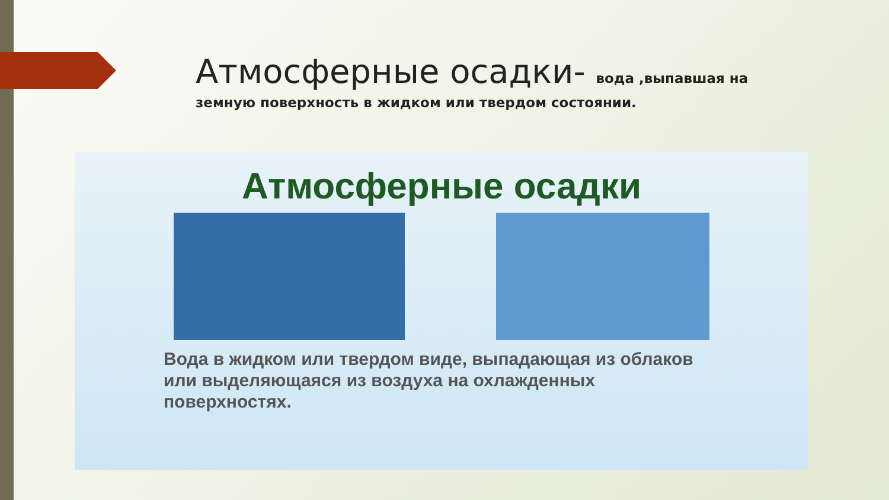Атмосферные осадки- вода ,выпавшая на земную поверхность в жидком или твердом состоянии.
Атмосферные осадки
Вода в жидком или твердом виде, выпадающая из облаков или выделяющаяся из воздуха на охлажденных поверхностях.